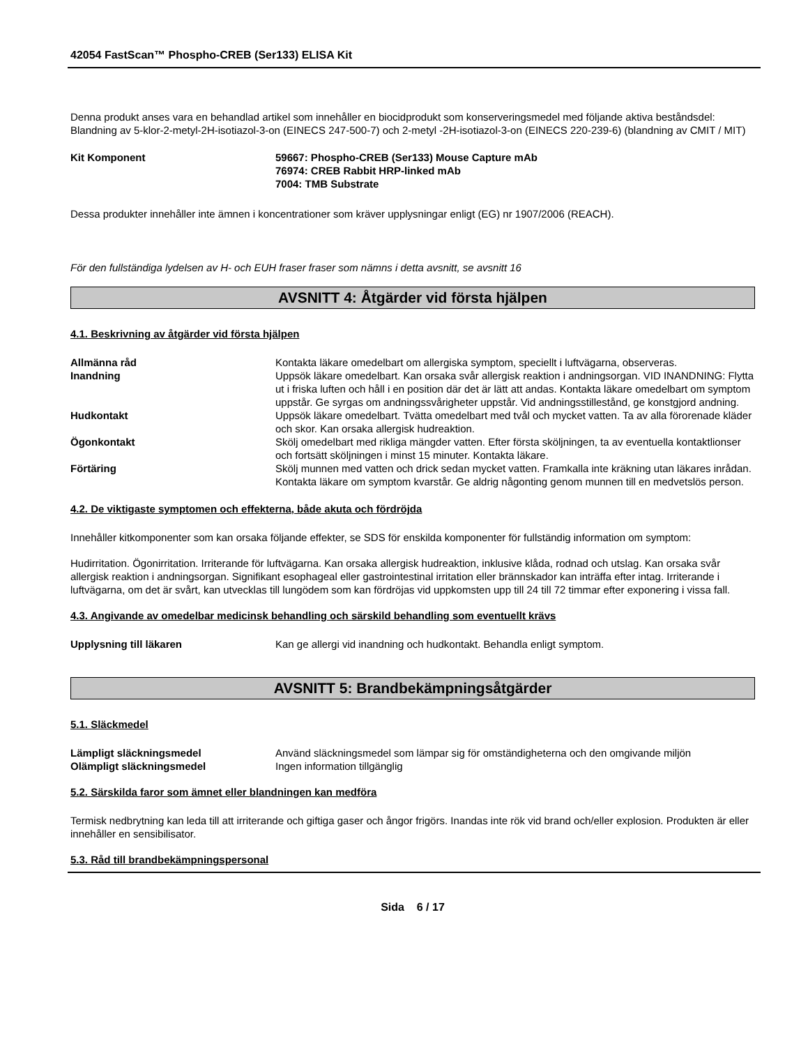42054 FastScan™ Phospho-CREB (Ser133) ELISA Kit
Denna produkt anses vara en behandlad artikel som innehåller en biocidprodukt som konserveringsmedel med följande aktiva beståndsdel: Blandning av 5-klor-2-metyl-2H-isotiazol-3-on (EINECS 247-500-7) och 2-metyl -2H-isotiazol-3-on (EINECS 220-239-6) (blandning av CMIT / MIT)
Kit Komponent 59667: Phospho-CREB (Ser133) Mouse Capture mAb
76974: CREB Rabbit HRP-linked mAb
7004: TMB Substrate
Dessa produkter innehåller inte ämnen i koncentrationer som kräver upplysningar enligt (EG) nr 1907/2006 (REACH).
För den fullständiga lydelsen av H- och EUH fraser fraser som nämns i detta avsnitt, se avsnitt 16
AVSNITT 4: Åtgärder vid första hjälpen
4.1. Beskrivning av åtgärder vid första hjälpen
Allmänna råd Kontakta läkare omedelbart om allergiska symptom, speciellt i luftvägarna, observeras.
Inandning Uppsök läkare omedelbart. Kan orsaka svår allergisk reaktion i andningsorgan. VID INANDNING: Flytta ut i friska luften och håll i en position där det är lätt att andas. Kontakta läkare omedelbart om symptom uppstår. Ge syrgas om andningssvårigheter uppstår. Vid andningsstillestånd, ge konstgjord andning.
Hudkontakt Uppsök läkare omedelbart. Tvätta omedelbart med tvål och mycket vatten. Ta av alla förorenade kläder och skor. Kan orsaka allergisk hudreaktion.
Ögonkontakt Skölj omedelbart med rikliga mängder vatten. Efter första sköljningen, ta av eventuella kontaktlionser och fortsätt sköljningen i minst 15 minuter. Kontakta läkare.
Förtäring Skölj munnen med vatten och drick sedan mycket vatten. Framkalla inte kräkning utan läkares inrådan. Kontakta läkare om symptom kvarstår. Ge aldrig någonting genom munnen till en medvetslös person.
4.2. De viktigaste symptomen och effekterna, både akuta och fördröjda
Innehåller kitkomponenter som kan orsaka följande effekter, se SDS för enskilda komponenter för fullständig information om symptom:
Hudirritation. Ögonirritation. Irriterande för luftvägarna. Kan orsaka allergisk hudreaktion, inklusive klåda, rodnad och utslag. Kan orsaka svår allergisk reaktion i andningsorgan. Signifikant esophageal eller gastrointestinal irritation eller brännskador kan inträffa efter intag. Irriterande i luftvägarna, om det är svårt, kan utvecklas till lungödem som kan fördröjas vid uppkomsten upp till 24 till 72 timmar efter exponering i vissa fall.
4.3. Angivande av omedelbar medicinsk behandling och särskild behandling som eventuellt krävs
Upplysning till läkaren Kan ge allergi vid inandning och hudkontakt. Behandla enligt symptom.
AVSNITT 5: Brandbekämpningsåtgärder
5.1. Släckmedel
Lämpligt släckningsmedel Använd släckningsmedel som lämpar sig för omständigheterna och den omgivande miljön
Olämpligt släckningsmedel Ingen information tillgänglig
5.2. Särskilda faror som ämnet eller blandningen kan medföra
Termisk nedbrytning kan leda till att irriterande och giftiga gaser och ångor frigörs. Inandas inte rök vid brand och/eller explosion. Produkten är eller innehåller en sensibilisator.
5.3. Råd till brandbekämpningspersonal
Sida 6 / 17